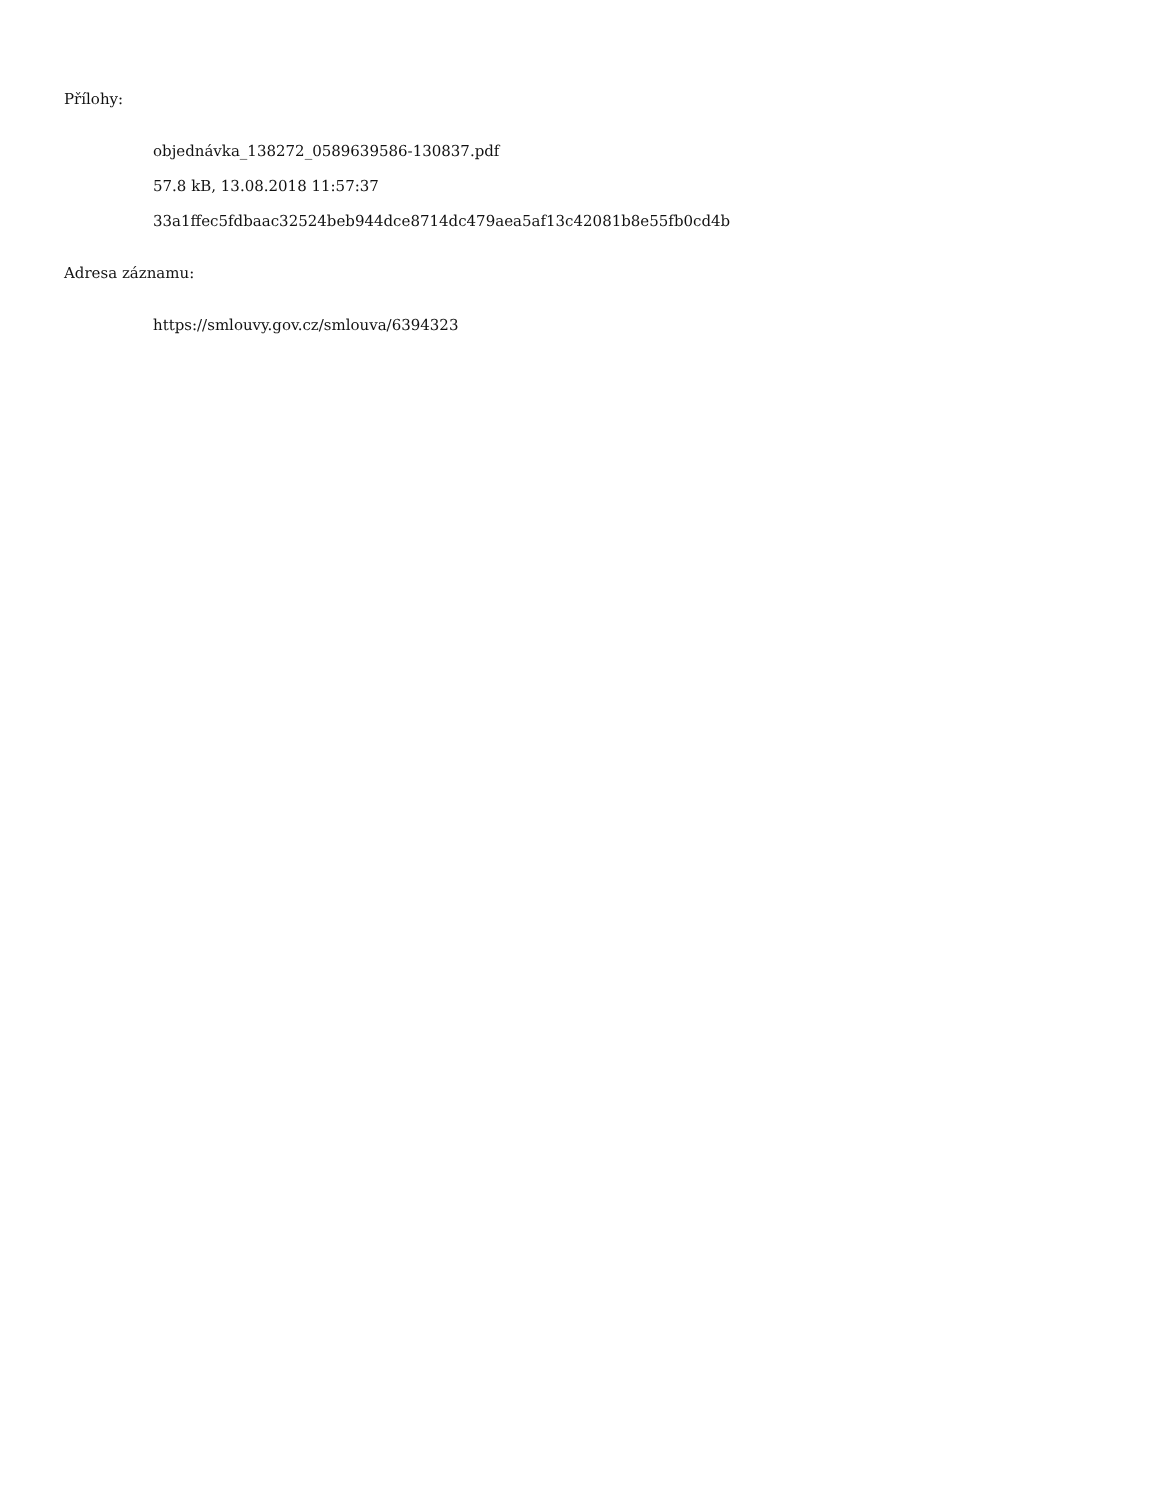Přílohy:
objednávka_138272_0589639586-130837.pdf
57.8 kB, 13.08.2018 11:57:37
33a1ffec5fdbaac32524beb944dce8714dc479aea5af13c42081b8e55fb0cd4b
Adresa záznamu:
https://smlouvy.gov.cz/smlouva/6394323